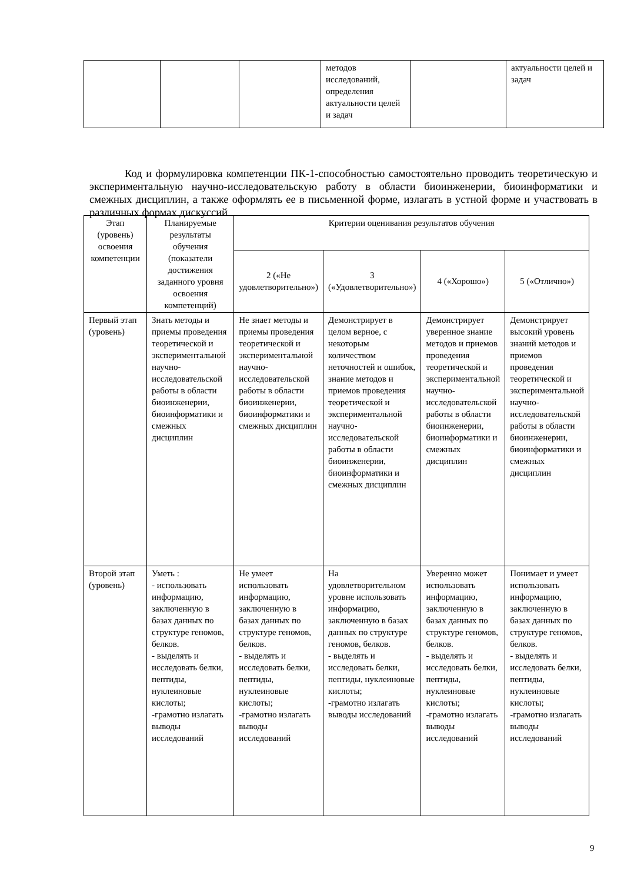| | | | методов исследований, определения актуальности целей и задач | | актуальности целей и задач |
Код и формулировка компетенции ПК-1-способностью самостоятельно проводить теоретическую и экспериментальную научно-исследовательскую работу в области биоинженерии, биоинформатики и смежных дисциплин, а также оформлять ее в письменной форме, излагать в устной форме и участвовать в различных формах дискуссий
| Этап (уровень) освоения компетенции | Планируемые результаты обучения (показатели достижения заданного уровня освоения компетенций) | Критерии оценивания результатов обучения | | | |
| --- | --- | --- | --- | --- | --- |
| | | 2 («Не удовлетворительно») | 3 («Удовлетворительно») | 4 («Хорошо») | 5 («Отлично») |
| Первый этап (уровень) | Знать методы и приемы проведения теоретической и экспериментальной научно-исследовательской работы в области биоинженерии, биоинформатики и смежных дисциплин | Не знает методы и приемы проведения теоретической и экспериментальной научно-исследовательской работы в области биоинженерии, биоинформатики и смежных дисциплин | Демонстрирует в целом верное, с некоторым количеством неточностей и ошибок, знание методов и приемов проведения теоретической и экспериментальной научно-исследовательской работы в области биоинженерии, биоинформатики и смежных дисциплин | Демонстрирует уверенное знание методов и приемов проведения теоретической и экспериментальной научно-исследовательской работы в области биоинженерии, биоинформатики и смежных дисциплин | Демонстрирует высокий уровень знаний методов и приемов проведения теоретической и экспериментальной научно-исследовательской работы в области биоинженерии, биоинформатики и смежных дисциплин |
| Второй этап (уровень) | Уметь : - использовать информацию, заключенную в базах данных по структуре геномов, белков. - выделять и исследовать белки, пептиды, нуклеиновые кислоты; -грамотно излагать выводы исследований | Не умеет использовать информацию, заключенную в базах данных по структуре геномов, белков. - выделять и исследовать белки, пептиды, нуклеиновые кислоты; -грамотно излагать выводы исследований | На удовлетворительном уровне использовать информацию, заключенную в базах данных по структуре геномов, белков. - выделять и исследовать белки, пептиды, нуклеиновые кислоты; -грамотно излагать выводы исследований | Уверенно может использовать информацию, заключенную в базах данных по структуре геномов, белков. - выделять и исследовать белки, пептиды, нуклеиновые кислоты; -грамотно излагать выводы исследований | Понимает и умеет использовать информацию, заключенную в базах данных по структуре геномов, белков. - выделять и исследовать белки, пептиды, нуклеиновые кислоты; -грамотно излагать выводы исследований |
9